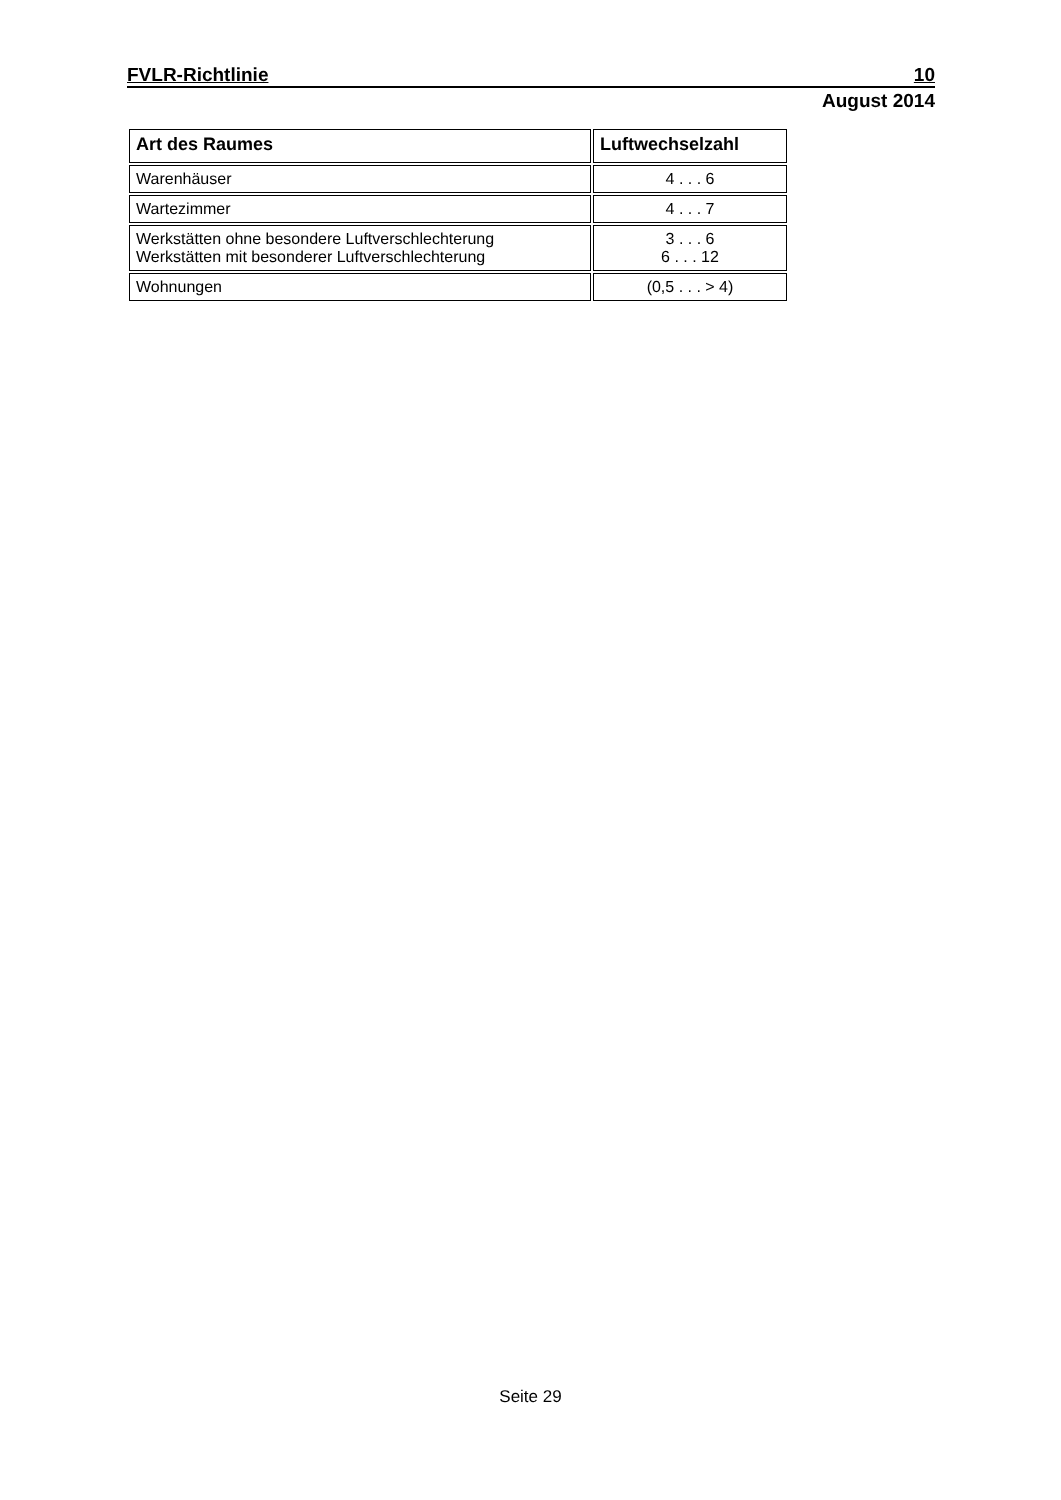FVLR-Richtlinie 10
August 2014
| Art des Raumes | Luftwechselzahl |
| --- | --- |
| Warenhäuser | 4 . . . 6 |
| Wartezimmer | 4 . . . 7 |
| Werkstätten ohne besondere Luftverschlechterung Werkstätten mit besonderer Luftverschlechterung | 3 . . . 6 6 . . . 12 |
| Wohnungen | (0,5 . . . > 4) |
Seite 29